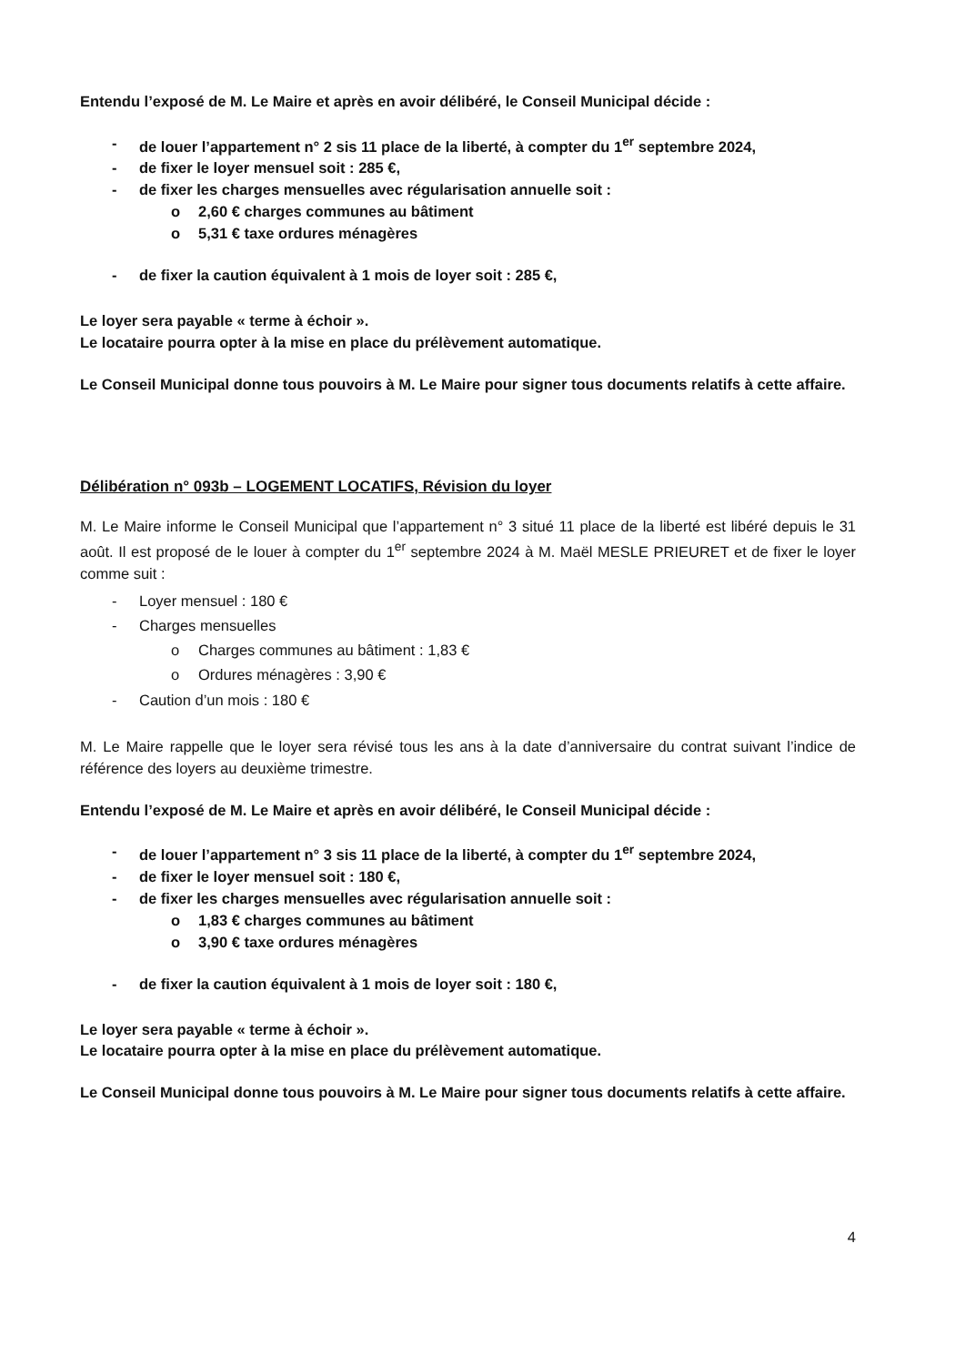Entendu l’exposé de M. Le Maire et après en avoir délibéré, le Conseil Municipal décide :
- de louer l’appartement n° 2 sis 11 place de la liberté, à compter du 1<sup>er</sup> septembre 2024,
- de fixer le loyer mensuel soit : 285 €,
- de fixer les charges mensuelles avec régularisation annuelle soit :
o 2,60 € charges communes au bâtiment
o 5,31 € taxe ordures ménagères
- de fixer la caution équivalent à 1 mois de loyer soit : 285 €,
Le loyer sera payable « terme à échoir ».
Le locataire pourra opter à la mise en place du prélèvement automatique.
Le Conseil Municipal donne tous pouvoirs à M. Le Maire pour signer tous documents relatifs à cette affaire.
Délibération n° 093b – LOGEMENT LOCATIFS, Révision du loyer
M. Le Maire informe le Conseil Municipal que l’appartement n° 3 situé 11 place de la liberté est libéré depuis le 31 août. Il est proposé de le louer à compter du 1<sup>er</sup> septembre 2024 à M. Maël MESLE PRIEURET et de fixer le loyer comme suit :
- Loyer mensuel : 180 €
- Charges mensuelles
o Charges communes au bâtiment : 1,83 €
o Ordures ménagères : 3,90 €
- Caution d’un mois : 180 €
M. Le Maire rappelle que le loyer sera révisé tous les ans à la date d’anniversaire du contrat suivant l’indice de référence des loyers au deuxième trimestre.
Entendu l’exposé de M. Le Maire et après en avoir délibéré, le Conseil Municipal décide :
- de louer l’appartement n° 3 sis 11 place de la liberté, à compter du 1<sup>er</sup> septembre 2024,
- de fixer le loyer mensuel soit : 180 €,
- de fixer les charges mensuelles avec régularisation annuelle soit :
o 1,83 € charges communes au bâtiment
o 3,90 € taxe ordures ménagères
- de fixer la caution équivalent à 1 mois de loyer soit : 180 €,
Le loyer sera payable « terme à échoir ».
Le locataire pourra opter à la mise en place du prélèvement automatique.
Le Conseil Municipal donne tous pouvoirs à M. Le Maire pour signer tous documents relatifs à cette affaire.
4